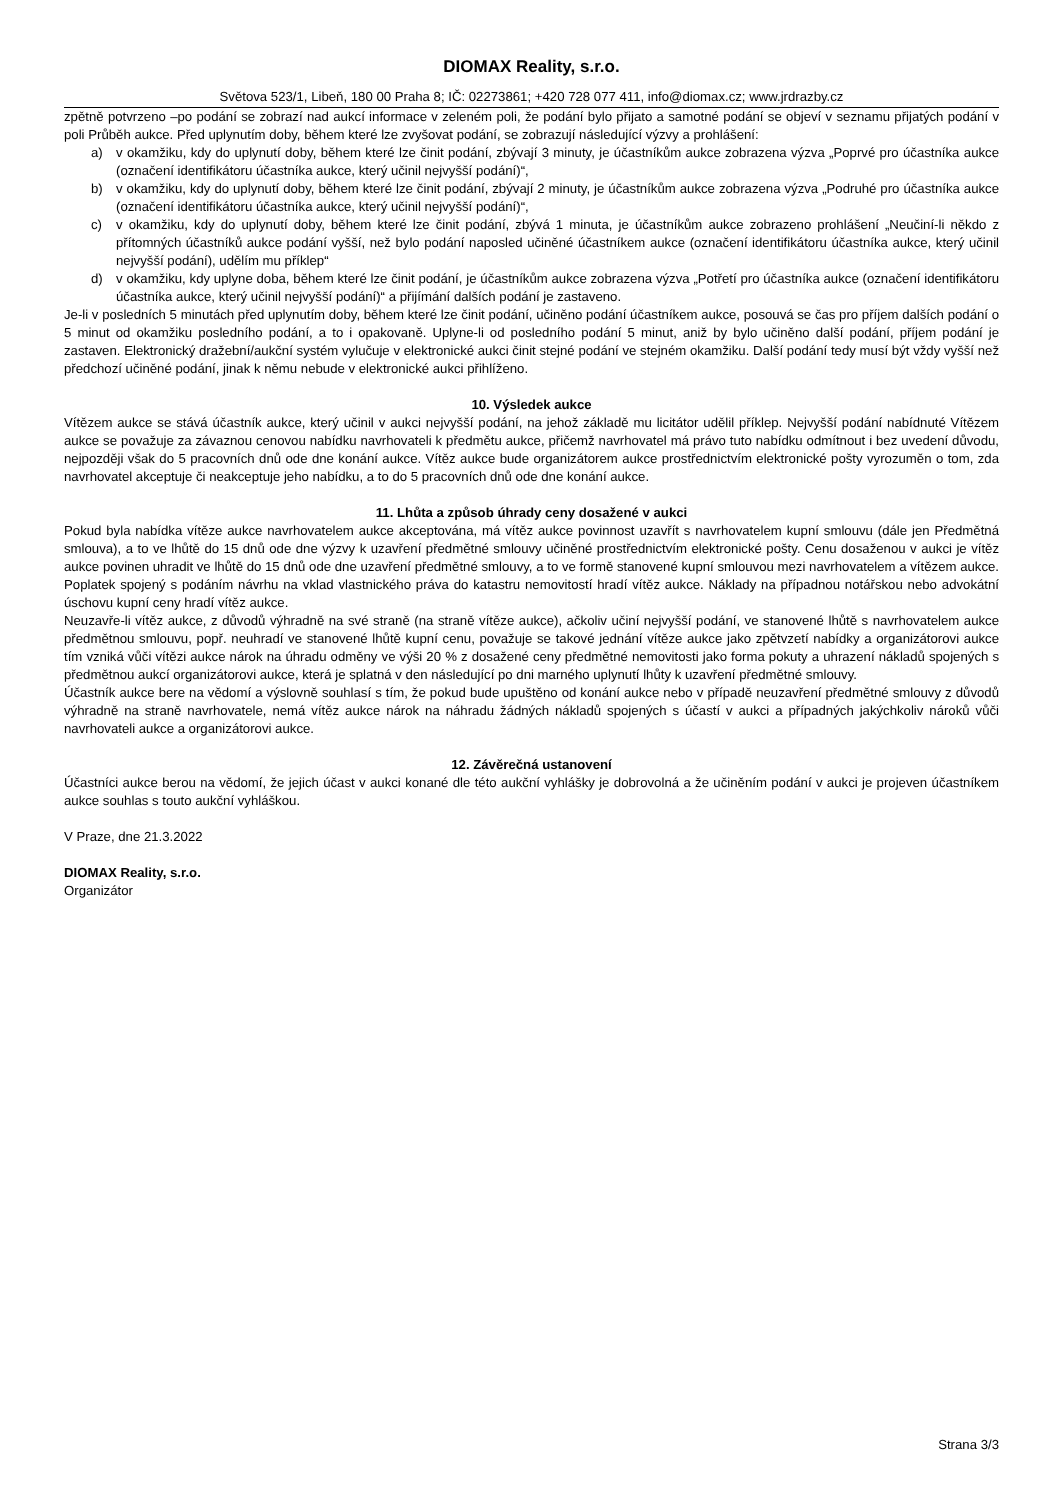DIOMAX Reality, s.r.o.
Světova 523/1, Libeň, 180 00 Praha 8; IČ: 02273861; +420 728 077 411, info@diomax.cz; www.jrdrazby.cz
zpětně potvrzeno –po podání se zobrazí nad aukcí informace v zeleném poli, že podání bylo přijato a samotné podání se objeví v seznamu přijatých podání v poli Průběh aukce. Před uplynutím doby, během které lze zvyšovat podání, se zobrazují následující výzvy a prohlášení:
a) v okamžiku, kdy do uplynutí doby, během které lze činit podání, zbývají 3 minuty, je účastníkům aukce zobrazena výzva „Poprvé pro účastníka aukce (označení identifikátoru účastníka aukce, který učinil nejvyšší podání)“,
b) v okamžiku, kdy do uplynutí doby, během které lze činit podání, zbývají 2 minuty, je účastníkům aukce zobrazena výzva „Podruhé pro účastníka aukce (označení identifikátoru účastníka aukce, který učinil nejvyšší podání)“,
c) v okamžiku, kdy do uplynutí doby, během které lze činit podání, zbývá 1 minuta, je účastníkům aukce zobrazeno prohlášení „Neučiní-li někdo z přítomných účastníků aukce podání vyšší, než bylo podání naposled učiněné účastníkem aukce (označení identifikátoru účastníka aukce, který učinil nejvyšší podání), udělím mu příklep“
d) v okamžiku, kdy uplyne doba, během které lze činit podání, je účastníkům aukce zobrazena výzva „Potřetí pro účastníka aukce (označení identifikátoru účastníka aukce, který učinil nejvyšší podání)“ a přijímání dalších podání je zastaveno.
Je-li v posledních 5 minutách před uplynutím doby, během které lze činit podání, učiněno podání účastníkem aukce, posouvá se čas pro příjem dalších podání o 5 minut od okamžiku posledního podání, a to i opakovaně. Uplyne-li od posledního podání 5 minut, aniž by bylo učiněno další podání, příjem podání je zastaven. Elektronický dražební/aukční systém vylučuje v elektronické aukci činit stejné podání ve stejném okamžiku. Další podání tedy musí být vždy vyšší než předchozí učiněné podání, jinak k němu nebude v elektronické aukci přihlíženo.
10. Výsledek aukce
Vítězem aukce se stává účastník aukce, který učinil v aukci nejvyšší podání, na jehož základě mu licitátor udělil příklep. Nejvyšší podání nabídnuté Vítězem aukce se považuje za závaznou cenovou nabídku navrhovateli k předmětu aukce, přičemž navrhovatel má právo tuto nabídku odmítnout i bez uvedení důvodu, nejpozději však do 5 pracovních dnů ode dne konání aukce. Vítěz aukce bude organizátorem aukce prostřednictvím elektronické pošty vyrozuměn o tom, zda navrhovatel akceptuje či neakceptuje jeho nabídku, a to do 5 pracovních dnů ode dne konání aukce.
11. Lhůta a způsob úhrady ceny dosažené v aukci
Pokud byla nabídka vítěze aukce navrhovatelem aukce akceptována, má vítěz aukce povinnost uzavřít s navrhovatelem kupní smlouvu (dále jen Předmětná smlouva), a to ve lhůtě do 15 dnů ode dne výzvy k uzavření předmětné smlouvy učiněné prostřednictvím elektronické pošty. Cenu dosaženou v aukci je vítěz aukce povinen uhradit ve lhůtě do 15 dnů ode dne uzavření předmětné smlouvy, a to ve formě stanovené kupní smlouvou mezi navrhovatelem a vítězem aukce. Poplatek spojený s podáním návrhu na vklad vlastnického práva do katastru nemovitostí hradí vítěz aukce. Náklady na případnou notářskou nebo advokátní úschovu kupní ceny hradí vítěz aukce.
Neuzavře-li vítěz aukce, z důvodů výhradně na své straně (na straně vítěze aukce), ačkoliv učiní nejvyšší podání, ve stanovené lhůtě s navrhovatelem aukce předmětnou smlouvu, popř. neuhradí ve stanovené lhůtě kupní cenu, považuje se takové jednání vítěze aukce jako zpětvzetí nabídky a organizátorovi aukce tím vzniká vůči vítězi aukce nárok na úhradu odměny ve výši 20 % z dosažené ceny předmětné nemovitosti jako forma pokuty a uhrazení nákladů spojených s předmětnou aukcí organizátorovi aukce, která je splatná v den následující po dni marného uplynutí lhůty k uzavření předmětné smlouvy.
Účastník aukce bere na vědomí a výslovně souhlasí s tím, že pokud bude upuštěno od konání aukce nebo v případě neuzavření předmětné smlouvy z důvodů výhradně na straně navrhovatele, nemá vítěz aukce nárok na náhradu žádných nákladů spojených s účastí v aukci a případných jakýchkoliv nároků vůči navrhovateli aukce a organizátorovi aukce.
12. Závěrečná ustanovení
Účastníci aukce berou na vědomí, že jejich účast v aukci konané dle této aukční vyhlášky je dobrovolná a že učiněním podání v aukci je projeven účastníkem aukce souhlas s touto aukční vyhláškou.
V Praze, dne 21.3.2022
DIOMAX Reality, s.r.o.
Organizátor
Strana 3/3